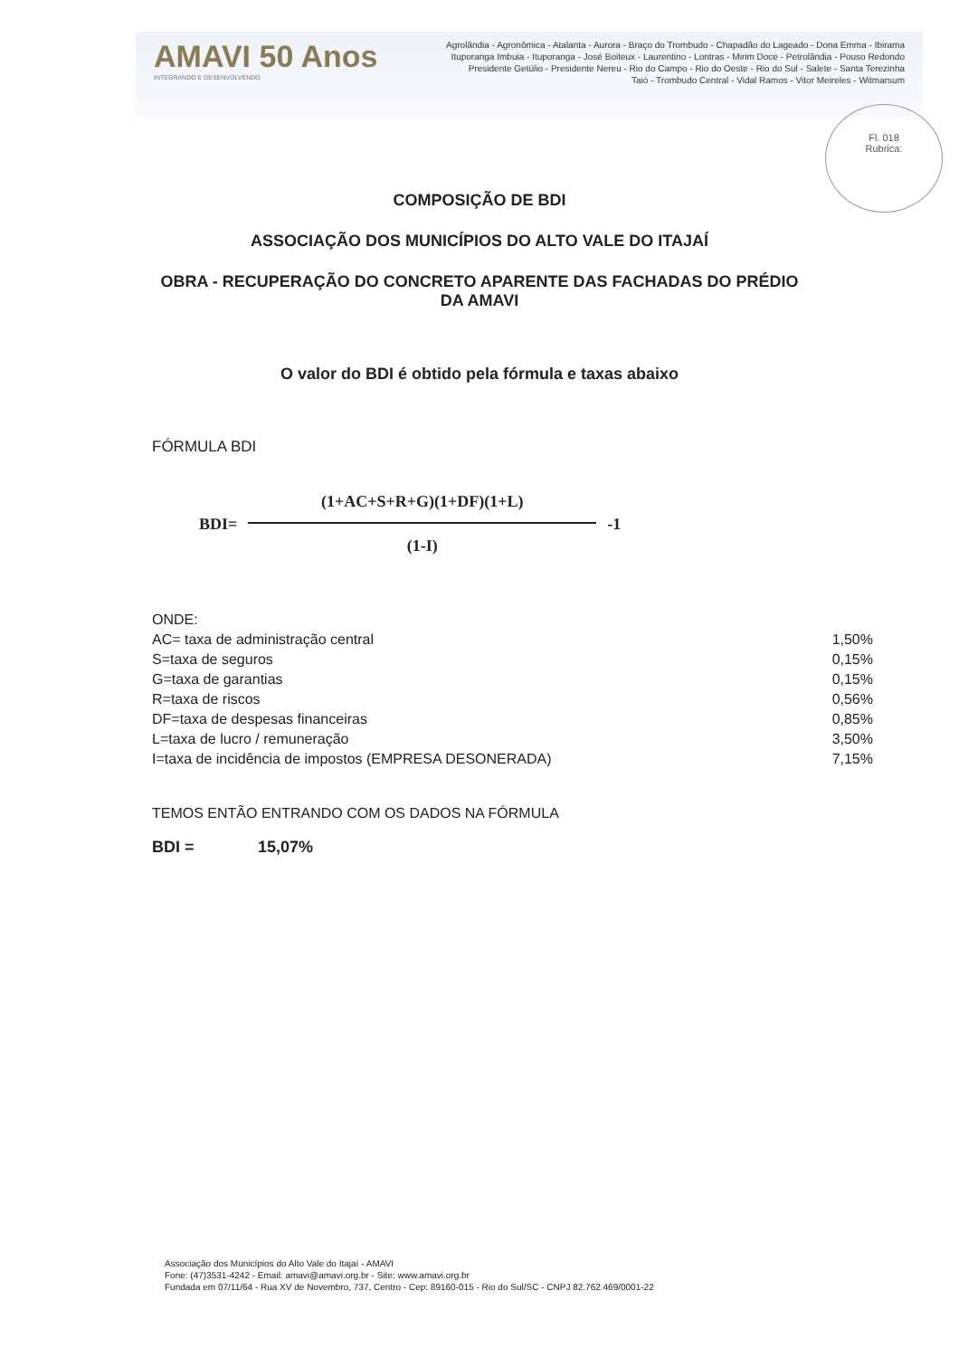AMAVI 50 Anos
INTEGRANDO E DESENVOLVENDO
Agrolândia - Agronômica - Atalanta - Aurora - Braço do Trombudo - Chapadão do Lageado - Dona Emma - Ibirama
Ituporanga Imbuia - Ituporanga - José Boiteux - Laurentino - Lontras - Mirim Doce - Petrolândia - Pouso Redondo
Presidente Getúlio - Presidente Nereu - Rio do Campo - Rio do Oeste - Rio do Sul - Salete - Santa Terezinha
Taió - Trombudo Central - Vidal Ramos - Vitor Meireles - Witmarsum
Fl. 018
Rubrica:
COMPOSIÇÃO DE BDI
ASSOCIAÇÃO DOS MUNICÍPIOS DO ALTO VALE DO ITAJAÍ
OBRA - RECUPERAÇÃO DO CONCRETO APARENTE DAS FACHADAS DO PRÉDIO
DA AMAVI
O valor do BDI é obtido pela fórmula e taxas abaixo
FÓRMULA BDI
BDI=
(1+AC+S+R+G)(1+DF)(1+L)
(1-I)
-1
| ONDE: | |
| AC= taxa de administração central | 1,50% |
| S=taxa de seguros | 0,15% |
| G=taxa de garantias | 0,15% |
| R=taxa de riscos | 0,56% |
| DF=taxa de despesas financeiras | 0,85% |
| L=taxa de lucro / remuneração | 3,50% |
| I=taxa de incidência de impostos (EMPRESA DESONERADA) | 7,15% |
TEMOS ENTÃO ENTRANDO COM OS DADOS NA FÓRMULA
BDI = 15,07%
Associação dos Municípios do Alto Vale do Itajaí - AMAVI
Fone: (47)3531-4242 - Email: amavi@amavi.org.br - Site: www.amavi.org.br
Fundada em 07/11/64 - Rua XV de Novembro, 737, Centro - Cep: 89160-015 - Rio do Sul/SC - CNPJ 82.762.469/0001-22